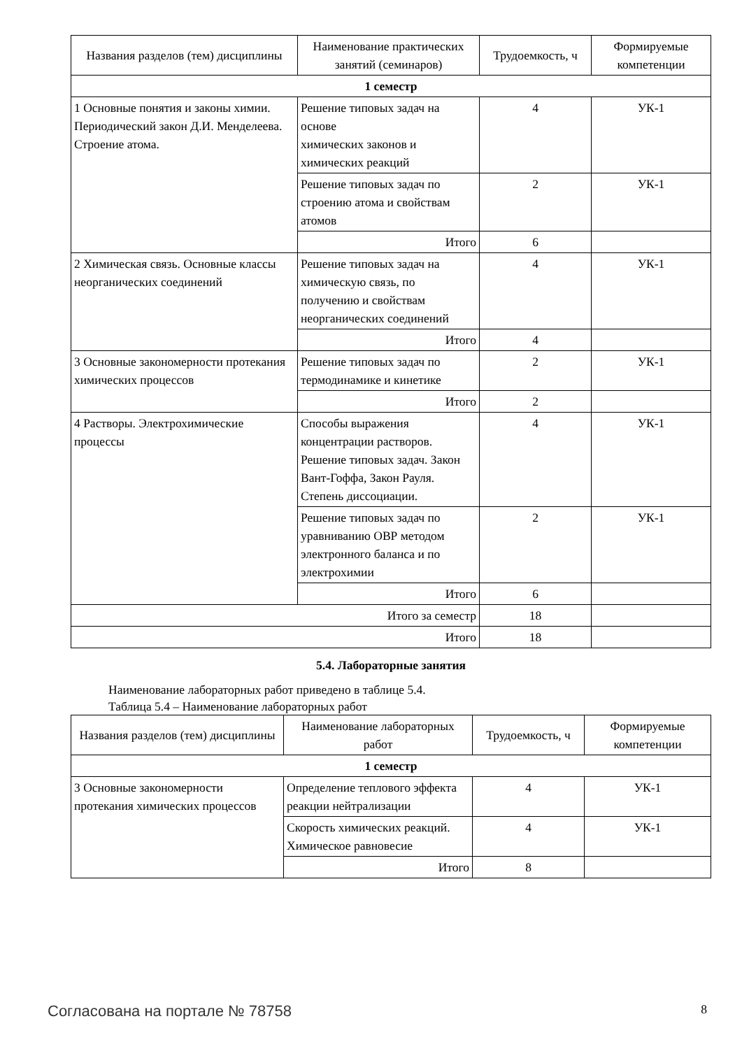| Названия разделов (тем) дисциплины | Наименование практических занятий (семинаров) | Трудоемкость, ч | Формируемые компетенции |
| --- | --- | --- | --- |
| 1 семестр | | | |
| 1 Основные понятия и законы химии. Периодический закон Д.И. Менделеева. Строение атома. | Решение типовых задач на основе химических законов и химических реакций | 4 | УК-1 |
| | Решение типовых задач по строению атома и свойствам атомов | 2 | УК-1 |
| | Итого | 6 | |
| 2 Химическая связь. Основные классы неорганических соединений | Решение типовых задач на химическую связь, по получению и свойствам неорганических соединений | 4 | УК-1 |
| | Итого | 4 | |
| 3 Основные закономерности протекания химических процессов | Решение типовых задач по термодинамике и кинетике | 2 | УК-1 |
| | Итого | 2 | |
| 4 Растворы. Электрохимические процессы | Способы выражения концентрации растворов. Решение типовых задач. Закон Вант-Гоффа, Закон Рауля. Степень диссоциации. | 4 | УК-1 |
| | Решение типовых задач по уравниванию ОВР методом электронного баланса и по электрохимии | 2 | УК-1 |
| | Итого | 6 | |
| Итого за семестр | | 18 | |
| Итого | | 18 | |
5.4. Лабораторные занятия
Наименование лабораторных работ приведено в таблице 5.4.
Таблица 5.4 – Наименование лабораторных работ
| Названия разделов (тем) дисциплины | Наименование лабораторных работ | Трудоемкость, ч | Формируемые компетенции |
| --- | --- | --- | --- |
| 1 семестр | | | |
| 3 Основные закономерности протекания химических процессов | Определение теплового эффекта реакции нейтрализации | 4 | УК-1 |
| | Скорость химических реакций. Химическое равновесие | 4 | УК-1 |
| | Итого | 8 | |
Согласована на портале № 78758 8